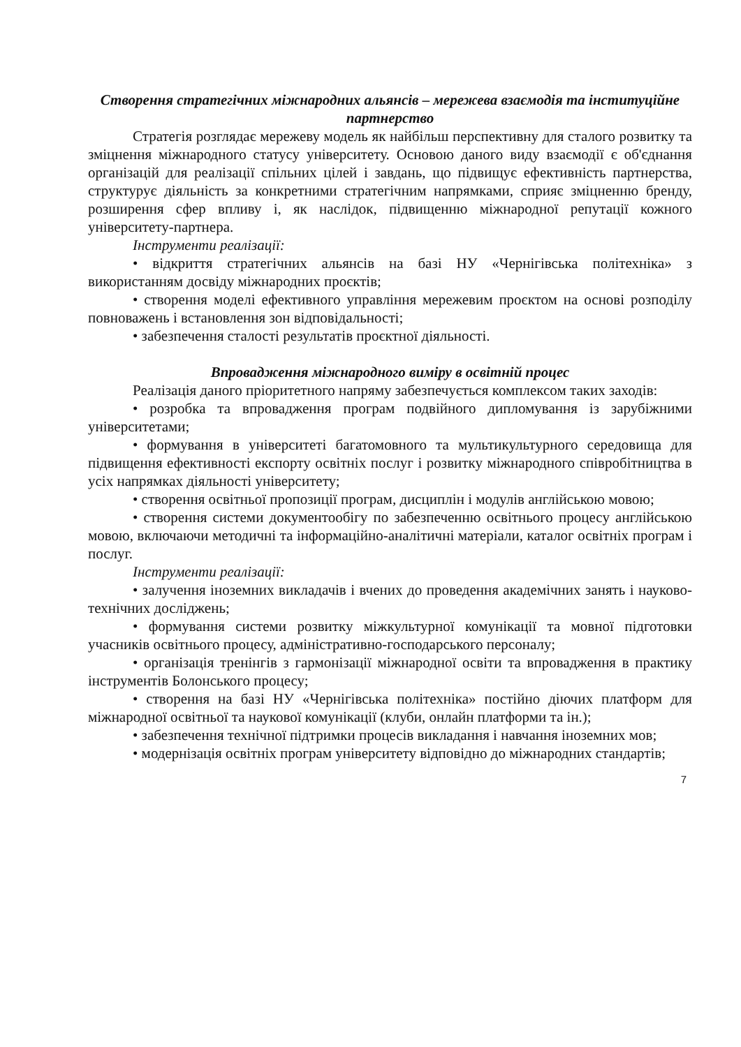Створення стратегічних міжнародних альянсів – мережева взаємодія та інституційне партнерство
Стратегія розглядає мережеву модель як найбільш перспективну для сталого розвитку та зміцнення міжнародного статусу університету. Основою даного виду взаємодії є об'єднання організацій для реалізації спільних цілей і завдань, що підвищує ефективність партнерства, структурує діяльність за конкретними стратегічним напрямками, сприяє зміцненню бренду, розширення сфер впливу і, як наслідок, підвищенню міжнародної репутації кожного університету-партнера.
Інструменти реалізації:
• відкриття стратегічних альянсів на базі НУ «Чернігівська політехніка» з використанням досвіду міжнародних проєктів;
• створення моделі ефективного управління мережевим проєктом на основі розподілу повноважень і встановлення зон відповідальності;
• забезпечення сталості результатів проєктної діяльності.
Впровадження міжнародного виміру в освітній процес
Реалізація даного пріоритетного напряму забезпечується комплексом таких заходів:
• розробка та впровадження програм подвійного дипломування із зарубіжними університетами;
• формування в університеті багатомовного та мультикультурного середовища для підвищення ефективності експорту освітніх послуг і розвитку міжнародного співробітництва в усіх напрямках діяльності університету;
• створення освітньої пропозиції програм, дисциплін і модулів англійською мовою;
• створення системи документообігу по забезпеченню освітнього процесу англійською мовою, включаючи методичні та інформаційно-аналітичні матеріали, каталог освітніх програм і послуг.
Інструменти реалізації:
• залучення іноземних викладачів і вчених до проведення академічних занять і науково-технічних досліджень;
• формування системи розвитку міжкультурної комунікації та мовної підготовки учасників освітнього процесу, адміністративно-господарського персоналу;
• організація тренінгів з гармонізації міжнародної освіти та впровадження в практику інструментів Болонського процесу;
• створення на базі НУ «Чернігівська політехніка» постійно діючих платформ для міжнародної освітньої та наукової комунікації (клуби, онлайн платформи та ін.);
• забезпечення технічної підтримки процесів викладання і навчання іноземних мов;
• модернізація освітніх програм університету відповідно до міжнародних стандартів;
7